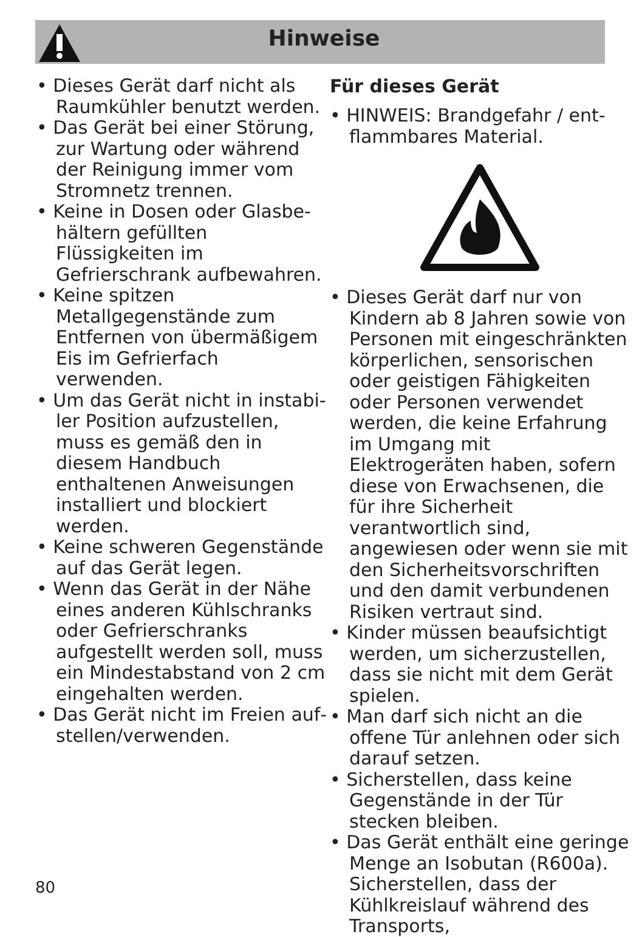Hinweise
• Dieses Gerät darf nicht als Raumkühler benutzt werden.
• Das Gerät bei einer Störung, zur Wartung oder während der Reinigung immer vom Strom­netz trennen.
• Keine in Dosen oder Glasbe­hältern gefüllten Flüssigkeiten im Gefrierschrank aufbewah­ren.
• Keine spitzen Metallgegenstän­de zum Entfernen von über­mäßigem Eis im Gefrierfach verwenden.
• Um das Gerät nicht in instabi­ler Position aufzustellen, muss es gemäß den in diesem Hand­buch enthaltenen Anweisungen installiert und blockiert werden.
• Keine schweren Gegenstände auf das Gerät legen.
• Wenn das Gerät in der Nähe eines anderen Kühlschranks oder Gefrierschranks aufgestellt werden soll, muss ein Mindest­abstand von 2 cm eingehalten werden.
• Das Gerät nicht im Freien auf­stellen/verwenden.
Für dieses Gerät
• HINWEIS: Brandgefahr / ent­flammbares Material.
• Dieses Gerät darf nur von Kindern ab 8 Jahren sowie von Personen mit eingeschränkten körperlichen, sensorischen oder geistigen Fähigkeiten oder Personen verwendet werden, die keine Erfahrung im Umgang mit Elektrogeräten haben, sofern diese von Erwachsenen, die für ihre Sicherheit verantwortlich sind, angewiesen oder wenn sie mit den Sicherheitsvorschrif­ten und den damit verbundenen Risiken vertraut sind.
• Kinder müssen beaufsichtigt wer­den, um sicherzustellen, dass sie nicht mit dem Gerät spielen.
• Man darf sich nicht an die offene Tür anlehnen oder sich darauf setzen.
• Sicherstellen, dass keine Gegen­stände in der Tür stecken blei­ben.
• Das Gerät enthält eine geringe Menge an Isobutan (R600a). Sicherstellen, dass der Kühlkreis­lauf während des Transports,
80